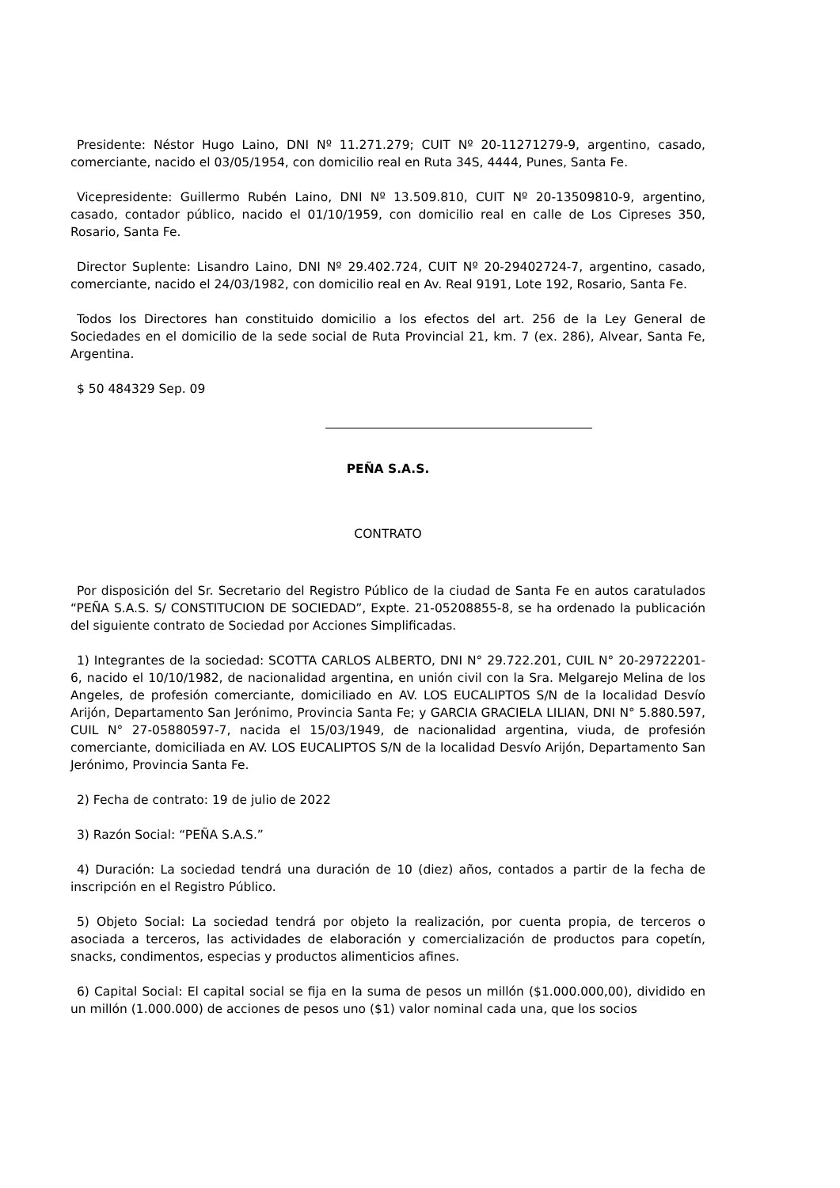Presidente: Néstor Hugo Laino, DNI Nº 11.271.279; CUIT Nº 20-11271279-9, argentino, casado, comerciante, nacido el 03/05/1954, con domicilio real en Ruta 34S, 4444, Punes, Santa Fe.
Vicepresidente: Guillermo Rubén Laino, DNI Nº 13.509.810, CUIT Nº 20-13509810-9, argentino, casado, contador público, nacido el 01/10/1959, con domicilio real en calle de Los Cipreses 350, Rosario, Santa Fe.
Director Suplente: Lisandro Laino, DNI Nº 29.402.724, CUIT Nº 20-29402724-7, argentino, casado, comerciante, nacido el 24/03/1982, con domicilio real en Av. Real 9191, Lote 192, Rosario, Santa Fe.
Todos los Directores han constituido domicilio a los efectos del art. 256 de la Ley General de Sociedades en el domicilio de la sede social de Ruta Provincial 21, km. 7 (ex. 286), Alvear, Santa Fe, Argentina.
$ 50 484329 Sep. 09
PEÑA S.A.S.
CONTRATO
Por disposición del Sr. Secretario del Registro Público de la ciudad de Santa Fe en autos caratulados “PEÑA S.A.S. S/ CONSTITUCION DE SOCIEDAD”, Expte. 21-05208855-8, se ha ordenado la publicación del siguiente contrato de Sociedad por Acciones Simplificadas.
1) Integrantes de la sociedad: SCOTTA CARLOS ALBERTO, DNI N° 29.722.201, CUIL N° 20-29722201-6, nacido el 10/10/1982, de nacionalidad argentina, en unión civil con la Sra. Melgarejo Melina de los Angeles, de profesión comerciante, domiciliado en AV. LOS EUCALIPTOS S/N de la localidad Desvío Arijón, Departamento San Jerónimo, Provincia Santa Fe; y GARCIA GRACIELA LILIAN, DNI N° 5.880.597, CUIL N° 27-05880597-7, nacida el 15/03/1949, de nacionalidad argentina, viuda, de profesión comerciante, domiciliada en AV. LOS EUCALIPTOS S/N de la localidad Desvío Arijón, Departamento San Jerónimo, Provincia Santa Fe.
2) Fecha de contrato: 19 de julio de 2022
3) Razón Social: “PEÑA S.A.S.”
4) Duración: La sociedad tendrá una duración de 10 (diez) años, contados a partir de la fecha de inscripción en el Registro Público.
5) Objeto Social: La sociedad tendrá por objeto la realización, por cuenta propia, de terceros o asociada a terceros, las actividades de elaboración y comercialización de productos para copetín, snacks, condimentos, especias y productos alimenticios afines.
6) Capital Social: El capital social se fija en la suma de pesos un millón ($1.000.000,00), dividido en un millón (1.000.000) de acciones de pesos uno ($1) valor nominal cada una, que los socios